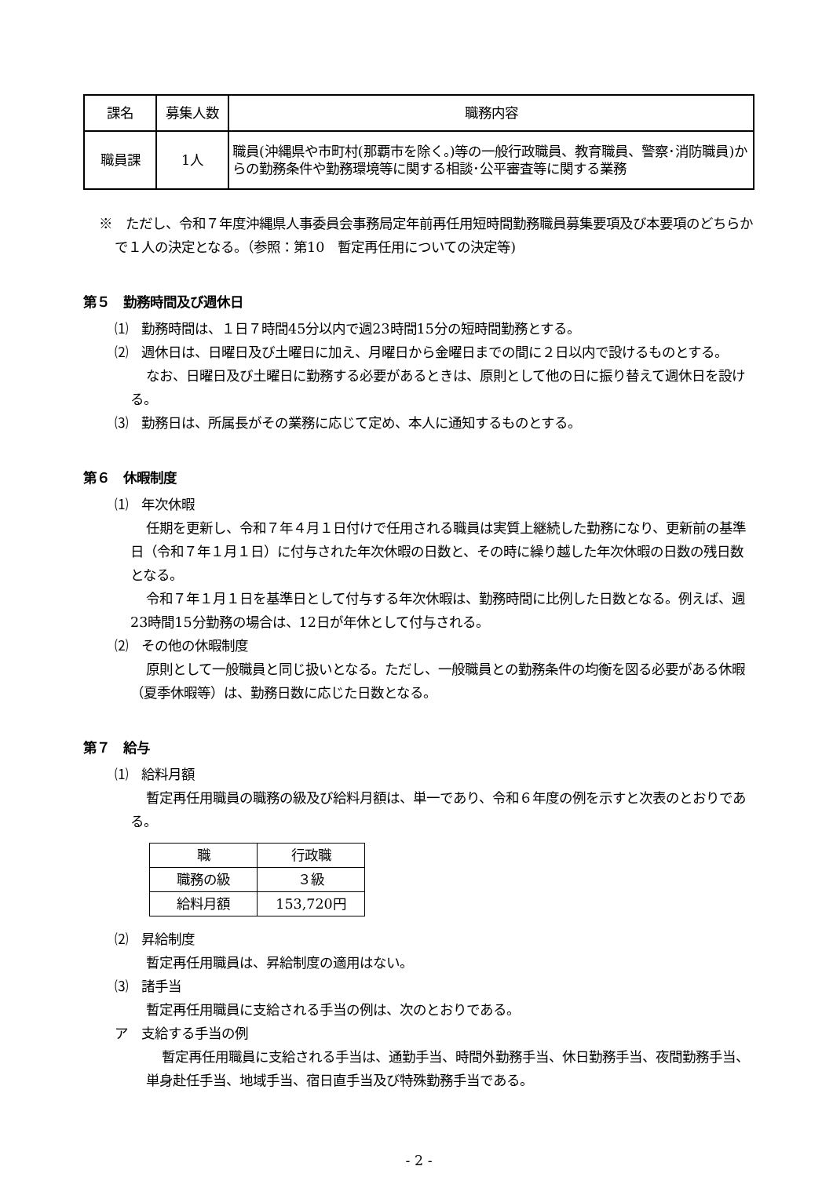| 課名 | 募集人数 | 職務内容 |
| --- | --- | --- |
| 職員課 | 1人 | 職員(沖縄県や市町村(那覇市を除く。)等の一般行政職員、教育職員、警察･消防職員)からの勤務条件や勤務環境等に関する相談･公平審査等に関する業務 |
※　ただし、令和７年度沖縄県人事委員会事務局定年前再任用短時間勤務職員募集要項及び本要項のどちらかで１人の決定となる。（参照：第10　暫定再任用についての決定等)
第５　勤務時間及び週休日
⑴　勤務時間は、１日７時間45分以内で週23時間15分の短時間勤務とする。
⑵　週休日は、日曜日及び土曜日に加え、月曜日から金曜日までの間に２日以内で設けるものとする。
なお、日曜日及び土曜日に勤務する必要があるときは、原則として他の日に振り替えて週休日を設ける。
⑶　勤務日は、所属長がその業務に応じて定め、本人に通知するものとする。
第６　休暇制度
⑴　年次休暇
任期を更新し、令和７年４月１日付けで任用される職員は実質上継続した勤務になり、更新前の基準日（令和７年１月１日）に付与された年次休暇の日数と、その時に繰り越した年次休暇の日数の残日数となる。
令和７年１月１日を基準日として付与する年次休暇は、勤務時間に比例した日数となる。例えば、週 23時間15分勤務の場合は、12日が年休として付与される。
⑵　その他の休暇制度
原則として一般職員と同じ扱いとなる。ただし、一般職員との勤務条件の均衡を図る必要がある休暇（夏季休暇等）は、勤務日数に応じた日数となる。
第７　給与
⑴　給料月額
暫定再任用職員の職務の級及び給料月額は、単一であり、令和６年度の例を示すと次表のとおりである。
| 職 | 行政職 |
| --- | --- |
| 職務の級 | ３級 |
| 給料月額 | 153,720円 |
⑵　昇給制度
暫定再任用職員は、昇給制度の適用はない。
⑶　諸手当
暫定再任用職員に支給される手当の例は、次のとおりである。
ア　支給する手当の例
暫定再任用職員に支給される手当は、通勤手当、時間外勤務手当、休日勤務手当、夜間勤務手当、単身赴任手当、地域手当、宿日直手当及び特殊勤務手当である。
- 2 -